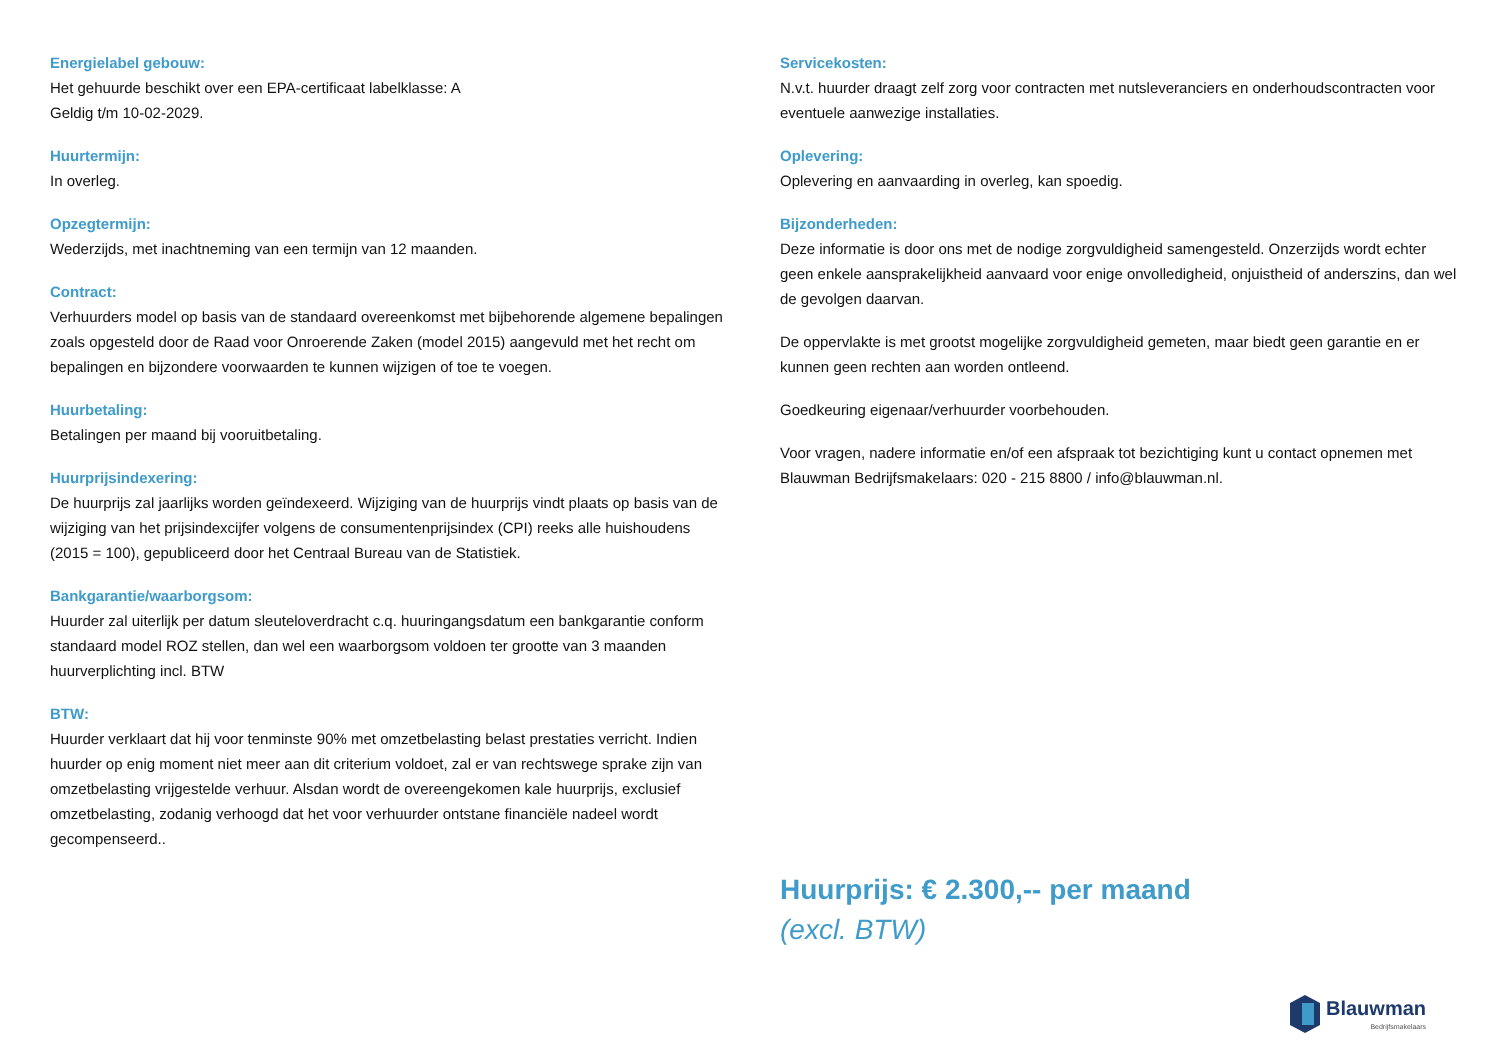Energielabel gebouw:
Het gehuurde beschikt over een EPA-certificaat labelklasse: A
Geldig t/m 10-02-2029.
Huurtermijn:
In overleg.
Opzegtermijn:
Wederzijds, met inachtneming van een termijn van 12 maanden.
Contract:
Verhuurders model op basis van de standaard overeenkomst met bijbehorende algemene bepalingen zoals opgesteld door de Raad voor Onroerende Zaken (model 2015) aangevuld met het recht om bepalingen en bijzondere voorwaarden te kunnen wijzigen of toe te voegen.
Huurbetaling:
Betalingen per maand bij vooruitbetaling.
Huurprijsindexering:
De huurprijs zal jaarlijks worden geïndexeerd. Wijziging van de huurprijs vindt plaats op basis van de wijziging van het prijsindexcijfer volgens de consumentenprijsindex (CPI) reeks alle huishoudens (2015 = 100), gepubliceerd door het Centraal Bureau van de Statistiek.
Bankgarantie/waarborgsom:
Huurder zal uiterlijk per datum sleuteloverdracht c.q. huuringangsdatum een bankgarantie conform standaard model ROZ stellen, dan wel een waarborgsom voldoen ter grootte van 3 maanden huurverplichting incl. BTW
BTW:
Huurder verklaart dat hij voor tenminste 90% met omzetbelasting belast prestaties verricht. Indien huurder op enig moment niet meer aan dit criterium voldoet, zal er van rechtswege sprake zijn van omzetbelasting vrijgestelde verhuur. Alsdan wordt de overeengekomen kale huurprijs, exclusief omzetbelasting, zodanig verhoogd dat het voor verhuurder ontstane financiële nadeel wordt gecompenseerd..
Servicekosten:
N.v.t. huurder draagt zelf zorg voor contracten met nutsleveranciers en onderhoudscontracten voor eventuele aanwezige installaties.
Oplevering:
Oplevering en aanvaarding in overleg, kan spoedig.
Bijzonderheden:
Deze informatie is door ons met de nodige zorgvuldigheid samengesteld. Onzerzijds wordt echter geen enkele aansprakelijkheid aanvaard voor enige onvolledigheid, onjuistheid of anderszins, dan wel de gevolgen daarvan.
De oppervlakte is met grootst mogelijke zorgvuldigheid gemeten, maar biedt geen garantie en er kunnen geen rechten aan worden ontleend.
Goedkeuring eigenaar/verhuurder voorbehouden.
Voor vragen, nadere informatie en/of een afspraak tot bezichtiging kunt u contact opnemen met Blauwman Bedrijfsmakelaars: 020 - 215 8800 / info@blauwman.nl.
Huurprijs: € 2.300,-- per maand
(excl. BTW)
Blauwman
Bedrijfsmakelaars